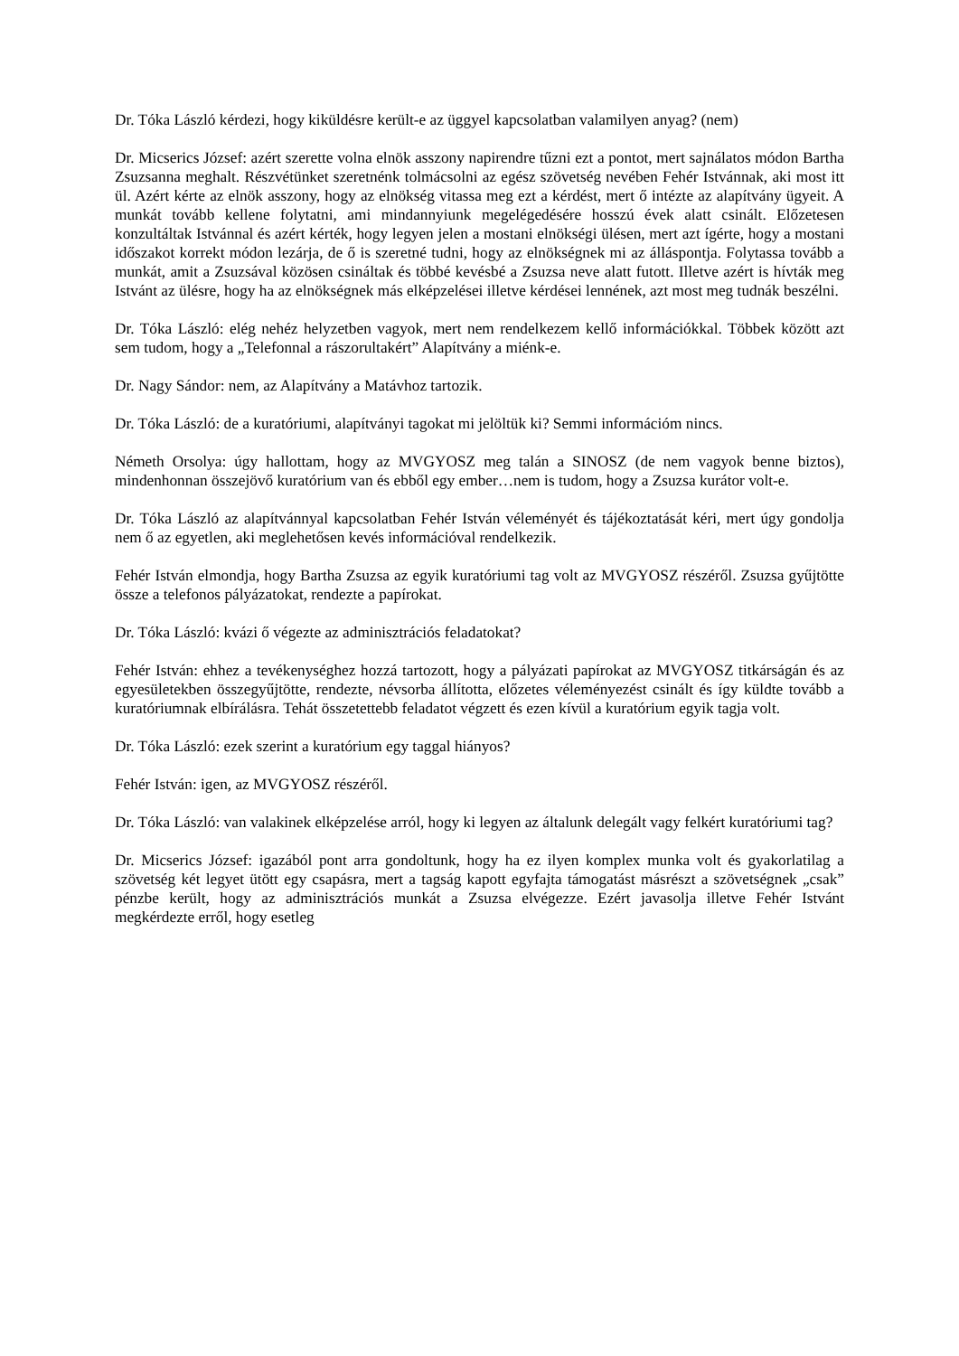Dr. Tóka László kérdezi, hogy kiküldésre került-e az üggyel kapcsolatban valamilyen anyag? (nem)
Dr. Micserics József: azért szerette volna elnök asszony napirendre tűzni ezt a pontot, mert sajnálatos módon Bartha Zsuzsanna meghalt. Részvétünket szeretnénk tolmácsolni az egész szövetség nevében Fehér Istvánnak, aki most itt ül. Azért kérte az elnök asszony, hogy az elnökség vitassa meg ezt a kérdést, mert ő intézte az alapítvány ügyeit. A munkát tovább kellene folytatni, ami mindannyiunk megelégedésére hosszú évek alatt csinált. Előzetesen konzultáltak Istvánnal és azért kérték, hogy legyen jelen a mostani elnökségi ülésen, mert azt ígérte, hogy a mostani időszakot korrekt módon lezárja, de ő is szeretné tudni, hogy az elnökségnek mi az álláspontja. Folytassa tovább a munkát, amit a Zsuzsával közösen csináltak és többé kevésbé a Zsuzsa neve alatt futott. Illetve azért is hívták meg Istvánt az ülésre, hogy ha az elnökségnek más elképzelései illetve kérdései lennének, azt most meg tudnák beszélni.
Dr. Tóka László: elég nehéz helyzetben vagyok, mert nem rendelkezem kellő információkkal. Többek között azt sem tudom, hogy a „Telefonnal a rászorultakért” Alapítvány a miénk-e.
Dr. Nagy Sándor: nem, az Alapítvány a Matávhoz tartozik.
Dr. Tóka László: de a kuratóriumi, alapítványi tagokat mi jelöltük ki? Semmi információm nincs.
Németh Orsolya: úgy hallottam, hogy az MVGYOSZ meg talán a SINOSZ (de nem vagyok benne biztos), mindenhonnan összejövő kuratórium van és ebből egy ember…nem is tudom, hogy a Zsuzsa kurátor volt-e.
Dr. Tóka László az alapítvánnyal kapcsolatban Fehér István véleményét és tájékoztatását kéri, mert úgy gondolja nem ő az egyetlen, aki meglehetősen kevés információval rendelkezik.
Fehér István elmondja, hogy Bartha Zsuzsa az egyik kuratóriumi tag volt az MVGYOSZ részéről. Zsuzsa gyűjtötte össze a telefonos pályázatokat, rendezte a papírokat.
Dr. Tóka László: kvázi ő végezte az adminisztrációs feladatokat?
Fehér István: ehhez a tevékenységhez hozzá tartozott, hogy a pályázati papírokat az MVGYOSZ titkárságán és az egyesületekben összegyűjtötte, rendezte, névsorba állította, előzetes véleményezést csinált és így küldte tovább a kuratóriumnak elbírálásra. Tehát összetettebb feladatot végzett és ezen kívül a kuratórium egyik tagja volt.
Dr. Tóka László: ezek szerint a kuratórium egy taggal hiányos?
Fehér István: igen, az MVGYOSZ részéről.
Dr. Tóka László: van valakinek elképzelése arról, hogy ki legyen az általunk delegált vagy felkért kuratóriumi tag?
Dr. Micserics József: igazából pont arra gondoltunk, hogy ha ez ilyen komplex munka volt és gyakorlatilag a szövetség két legyet ütött egy csapásra, mert a tagság kapott egyfajta támogatást másrészt a szövetségnek „csak” pénzbe került, hogy az adminisztrációs munkát a Zsuzsa elvégezze. Ezért javasolja illetve Fehér Istvánt megkérdezte erről, hogy esetleg